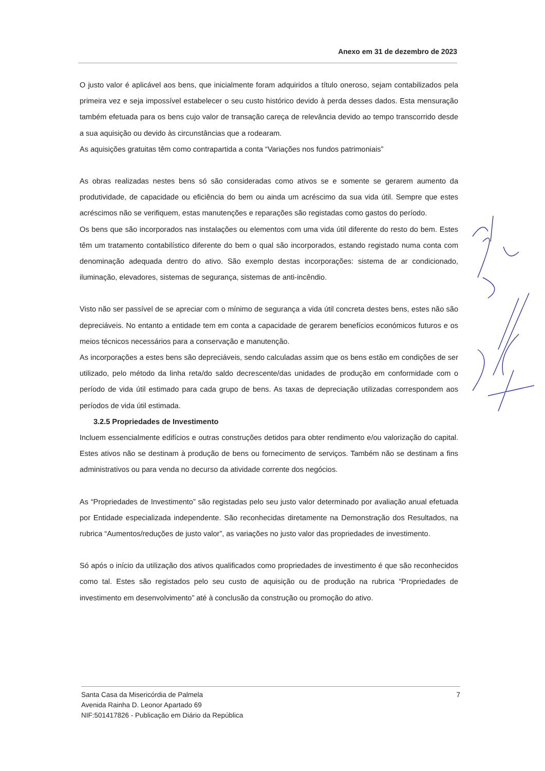Anexo em 31 de dezembro de 2023
O justo valor é aplicável aos bens, que inicialmente foram adquiridos a título oneroso, sejam contabilizados pela primeira vez e seja impossível estabelecer o seu custo histórico devido à perda desses dados. Esta mensuração também efetuada para os bens cujo valor de transação careça de relevância devido ao tempo transcorrido desde a sua aquisição ou devido às circunstâncias que a rodearam.
As aquisições gratuitas têm como contrapartida a conta “Variações nos fundos patrimoniais”
As obras realizadas nestes bens só são consideradas como ativos se e somente se gerarem aumento da produtividade, de capacidade ou eficiência do bem ou ainda um acréscimo da sua vida útil. Sempre que estes acréscimos não se verifiquem, estas manutenções e reparações são registadas como gastos do período.
Os bens que são incorporados nas instalações ou elementos com uma vida útil diferente do resto do bem. Estes têm um tratamento contabilístico diferente do bem o qual são incorporados, estando registado numa conta com denominação adequada dentro do ativo. São exemplo destas incorporações: sistema de ar condicionado, iluminação, elevadores, sistemas de segurança, sistemas de anti-incêndio.
Visto não ser passível de se apreciar com o mínimo de segurança a vida útil concreta destes bens, estes não são depreciáveis. No entanto a entidade tem em conta a capacidade de gerarem benefícios económicos futuros e os meios técnicos necessários para a conservação e manutenção.
As incorporações a estes bens são depreciáveis, sendo calculadas assim que os bens estão em condições de ser utilizado, pelo método da linha reta/do saldo decrescente/das unidades de produção em conformidade com o período de vida útil estimado para cada grupo de bens. As taxas de depreciação utilizadas correspondem aos períodos de vida útil estimada.
3.2.5 Propriedades de Investimento
Incluem essencialmente edifícios e outras construções detidos para obter rendimento e/ou valorização do capital. Estes ativos não se destinam à produção de bens ou fornecimento de serviços. Também não se destinam a fins administrativos ou para venda no decurso da atividade corrente dos negócios.
As “Propriedades de Investimento” são registadas pelo seu justo valor determinado por avaliação anual efetuada por Entidade especializada independente. São reconhecidas diretamente na Demonstração dos Resultados, na rubrica “Aumentos/reduções de justo valor”, as variações no justo valor das propriedades de investimento.
Só após o início da utilização dos ativos qualificados como propriedades de investimento é que são reconhecidos como tal. Estes são registados pelo seu custo de aquisição ou de produção na rubrica “Propriedades de investimento em desenvolvimento” até à conclusão da construção ou promoção do ativo.
Santa Casa da Misericórdia de Palmela
Avenida Rainha D. Leonor Apartado 69
NIF:501417826 - Publicação em Diário da República
7